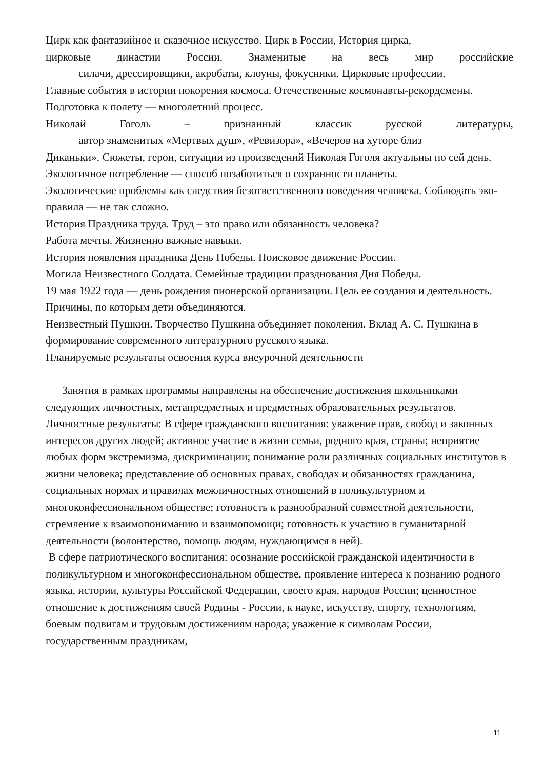Цирк как фантазийное и сказочное искусство. Цирк в России, История цирка,
цирковые династии России. Знаменитые на весь мир российские
силачи, дрессировщики, акробаты, клоуны, фокусники. Цирковые профессии.
Главные события в истории покорения космоса. Отечественные космонавты-рекордсмены. Подготовка к полету — многолетний процесс.
Николай Гоголь – признанный классик русской литературы,
автор знаменитых «Мертвых душ», «Ревизора», «Вечеров на хуторе близ
Диканьки». Сюжеты, герои, ситуации из произведений Николая Гоголя актуальны по сей день. Экологичное потребление — способ позаботиться о сохранности планеты.
Экологические проблемы как следствия безответственного поведения человека. Соблюдать эко-правила — не так сложно.
История Праздника труда. Труд – это право или обязанность человека?
Работа мечты. Жизненно важные навыки.
История появления праздника День Победы. Поисковое движение России.
Могила Неизвестного Солдата. Семейные традиции празднования Дня Победы.
19 мая 1922 года — день рождения пионерской организации. Цель ее создания и деятельность. Причины, по которым дети объединяются.
Неизвестный Пушкин. Творчество Пушкина объединяет поколения. Вклад А. С. Пушкина в формирование современного литературного русского языка.
Планируемые результаты освоения курса внеурочной деятельности
Занятия в рамках программы направлены на обеспечение достижения школьниками следующих личностных, метапредметных и предметных образовательных результатов.
Личностные результаты: В сфере гражданского воспитания: уважение прав, свобод и законных интересов других людей; активное участие в жизни семьи, родного края, страны; неприятие любых форм экстремизма, дискриминации; понимание роли различных социальных институтов в жизни человека; представление об основных правах, свободах и обязанностях гражданина, социальных нормах и правилах межличностных отношений в поликультурном и многоконфессиональном обществе; готовность к разнообразной совместной деятельности, стремление к взаимопониманию и взаимопомощи; готовность к участию в гуманитарной деятельности (волонтерство, помощь людям, нуждающимся в ней).
В сфере патриотического воспитания: осознание российской гражданской идентичности в поликультурном и многоконфессиональном обществе, проявление интереса к познанию родного языка, истории, культуры Российской Федерации, своего края, народов России; ценностное отношение к достижениям своей Родины - России, к науке, искусству, спорту, технологиям, боевым подвигам и трудовым достижениям народа; уважение к символам России, государственным праздникам,
11